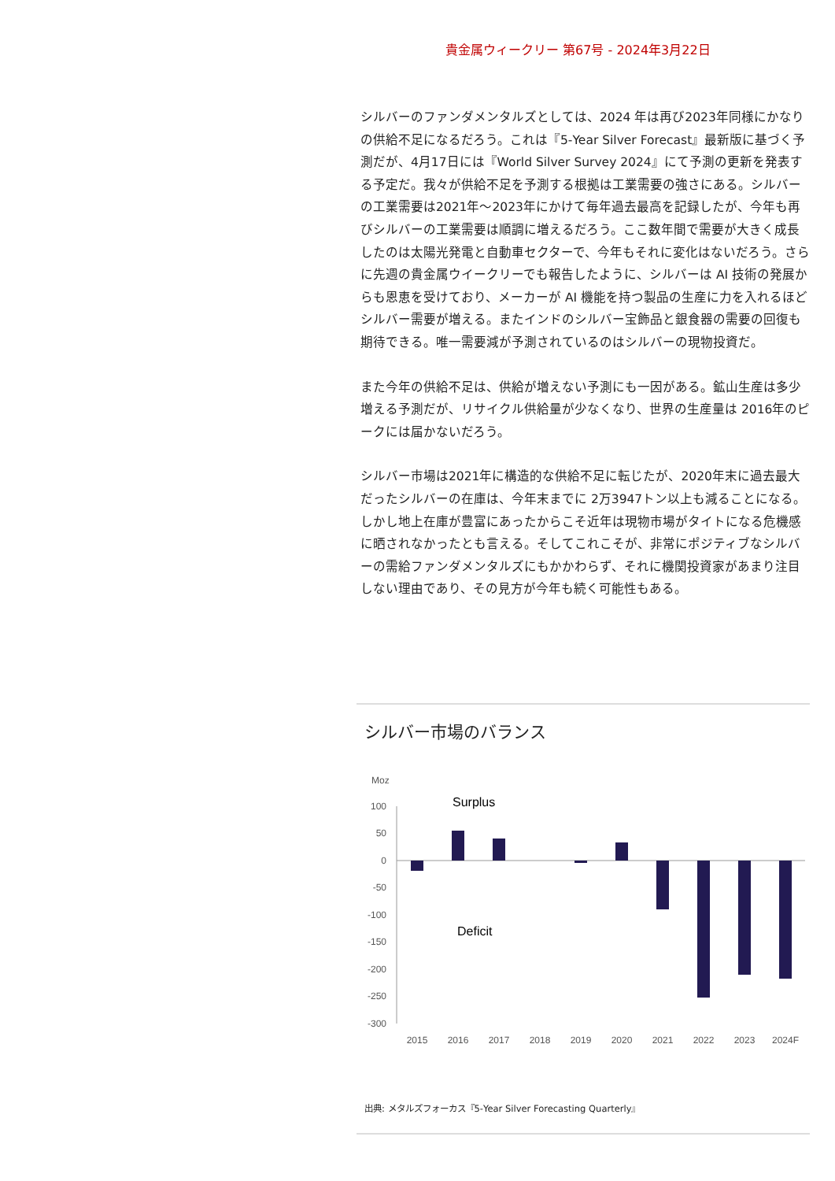貴金属ウィークリー 第67号 - 2024年3月22日
シルバーのファンダメンタルズとしては、2024 年は再び2023年同様にかなりの供給不足になるだろう。これは『5-Year Silver Forecast』最新版に基づく予測だが、4月17日には『World Silver Survey 2024』にて予測の更新を発表する予定だ。我々が供給不足を予測する根拠は工業需要の強さにある。シルバーの工業需要は2021年～2023年にかけて毎年過去最高を記録したが、今年も再びシルバーの工業需要は順調に増えるだろう。ここ数年間で需要が大きく成長したのは太陽光発電と自動車セクターで、今年もそれに変化はないだろう。さらに先週の貴金属ウイークリーでも報告したように、シルバーは AI 技術の発展からも恩恵を受けており、メーカーが AI 機能を持つ製品の生産に力を入れるほどシルバー需要が増える。またインドのシルバー宝飾品と銀食器の需要の回復も期待できる。唯一需要減が予測されているのはシルバーの現物投資だ。
また今年の供給不足は、供給が増えない予測にも一因がある。鉱山生産は多少増える予測だが、リサイクル供給量が少なくなり、世界の生産量は 2016年のピークには届かないだろう。
シルバー市場は2021年に構造的な供給不足に転じたが、2020年末に過去最大だったシルバーの在庫は、今年末までに 2万3947トン以上も減ることになる。 しかし地上在庫が豊富にあったからこそ近年は現物市場がタイトになる危機感に晒されなかったとも言える。そしてこれこそが、非常にポジティブなシルバーの需給ファンダメンタルズにもかかわらず、それに機関投資家があまり注目しない理由であり、その見方が今年も続く可能性もある。
シルバー市場のバランス
Moz
Surplus
Deficit
100
50
0
-50
-100
-150
-200
-250
-300
2015
2016
2017
2018
2019
2020
2021
2022
2023
2024F
出典: メタルズフォーカス『5-Year Silver Forecasting Quarterly』